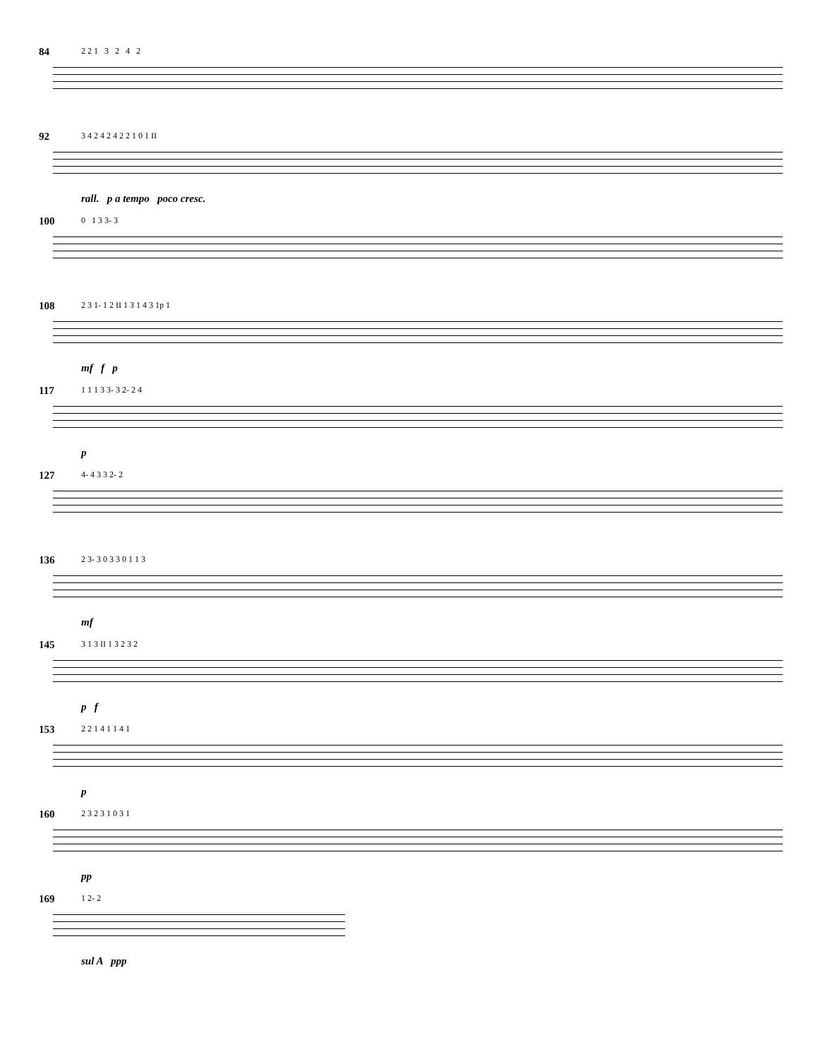84 2 2 1 3 2 4 2
92 3 4 2 4 2 4 2 2 1 0 1 II
rall. p a tempo poco cresc.
100 0 1 3 3- 3
108 2 3 1- 1 2 II 1 3 1 4 3 1p 1
mf f p
117 1 1 1 3 3- 3 2- 2 4
p
127 4- 4 3 3 2- 2
136 2 3- 3 0 3 3 0 1 1 3
mf
145 3 1 3 II 1 3 2 3 2
p f
153 2 2 1 4 1 1 4 1
p
160 2 3 2 3 1 0 3 1
pp
169 1 2- 2
sul A ppp